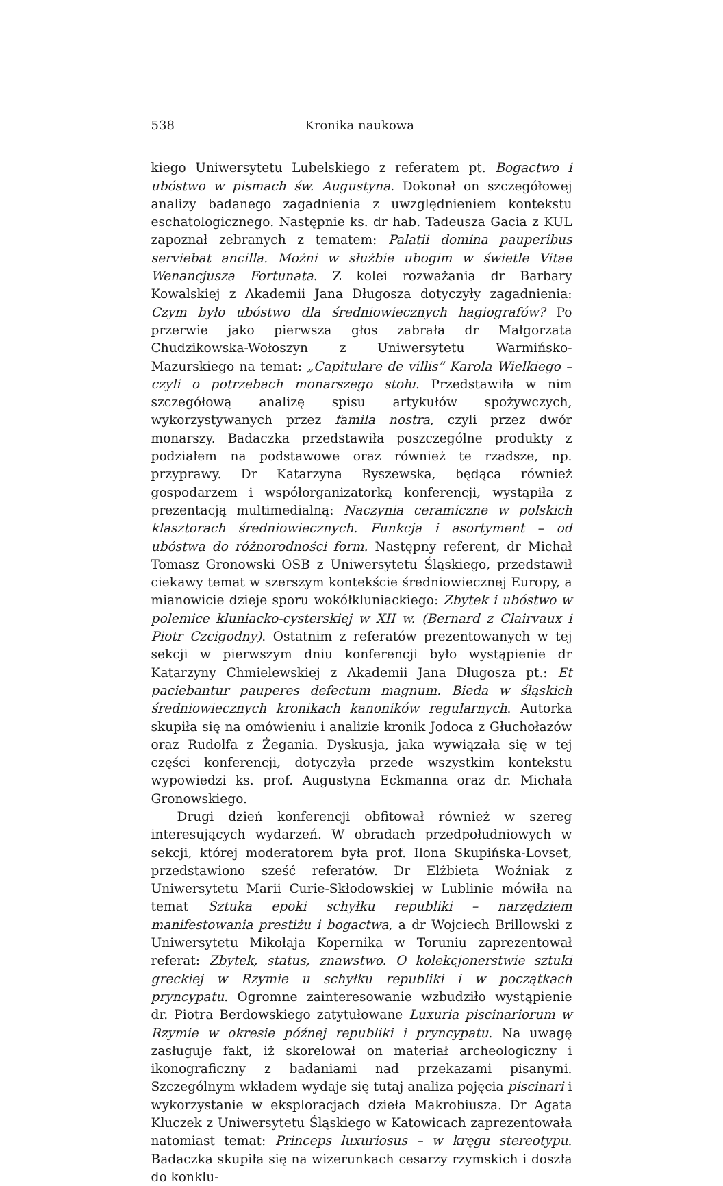538 Kronika naukowa
kiego Uniwersytetu Lubelskiego z referatem pt. Bogactwo i ubóstwo w pismach św. Augustyna. Dokonał on szczegółowej analizy badanego zagadnienia z uwzględnieniem kontekstu eschatologicznego. Następnie ks. dr hab. Tadeusza Gacia z KUL zapoznał zebranych z tematem: Palatii domina pauperibus serviebat ancilla. Możni w służbie ubogim w świetle Vitae Wenancjusza Fortunata. Z kolei rozważania dr Barbary Kowalskiej z Akademii Jana Długosza dotyczyły zagadnienia: Czym było ubóstwo dla średniowiecznych hagiografów? Po przerwie jako pierwsza głos zabrała dr Małgorzata Chudzikowska-Wołoszyn z Uniwersytetu Warmińsko-Mazurskiego na temat: „Capitulare de villis” Karola Wielkiego – czyli o potrzebach monarszego stołu. Przedstawiła w nim szczegółową analizę spisu artykułów spożywczych, wykorzystywanych przez famila nostra, czyli przez dwór monarszy. Badaczka przedstawiła poszczególne produkty z podziałem na podstawowe oraz również te rzadsze, np. przyprawy. Dr Katarzyna Ryszewska, będąca również gospodarzem i współorganizatorką konferencji, wystąpiła z prezentacją multimedialną: Naczynia ceramiczne w polskich klasztorach średniowiecznych. Funkcja i asortyment – od ubóstwa do różnorodności form. Następny referent, dr Michał Tomasz Gronowski OSB z Uniwersytetu Śląskiego, przedstawił ciekawy temat w szerszym kontekście średniowiecznej Europy, a mianowicie dzieje sporu wokółkluniackiego: Zbytek i ubóstwo w polemice kluniacko-cysterskiej w XII w. (Bernard z Clairvaux i Piotr Czcigodny). Ostatnim z referatów prezentowanych w tej sekcji w pierwszym dniu konferencji było wystąpienie dr Katarzyny Chmielewskiej z Akademii Jana Długosza pt.: Et paciebantur pauperes defectum magnum. Bieda w śląskich średniowiecznych kronikach kanoników regularnych. Autorka skupiła się na omówieniu i analizie kronik Jodoca z Głuchołazów oraz Rudolfa z Żegania. Dyskusja, jaka wywiązała się w tej części konferencji, dotyczyła przede wszystkim kontekstu wypowiedzi ks. prof. Augustyna Eckmanna oraz dr. Michała Gronowskiego.
Drugi dzień konferencji obfitował również w szereg interesujących wydarzeń. W obradach przedpołudniowych w sekcji, której moderatorem była prof. Ilona Skupińska-Lovset, przedstawiono sześć referatów. Dr Elżbieta Woźniak z Uniwersytetu Marii Curie-Skłodowskiej w Lublinie mówiła na temat Sztuka epoki schyłku republiki – narzędziem manifestowania prestiżu i bogactwa, a dr Wojciech Brillowski z Uniwersytetu Mikołaja Kopernika w Toruniu zaprezentował referat: Zbytek, status, znawstwo. O kolekcjonerstwie sztuki greckiej w Rzymie u schyłku republiki i w początkach pryncypatu. Ogromne zainteresowanie wzbudziło wystąpienie dr. Piotra Berdowskiego zatytułowane Luxuria piscinariorum w Rzymie w okresie późnej republiki i pryncypatu. Na uwagę zasługuje fakt, iż skorelował on materiał archeologiczny i ikonograficzny z badaniami nad przekazami pisanymi. Szczególnym wkładem wydaje się tutaj analiza pojęcia piscinari i wykorzystanie w eksploracjach dzieła Makrobiusza. Dr Agata Kluczek z Uniwersytetu Śląskiego w Katowicach zaprezentowała natomiast temat: Princeps luxuriosus – w kręgu stereotypu. Badaczka skupiła się na wizerunkach cesarzy rzymskich i doszła do konklu-